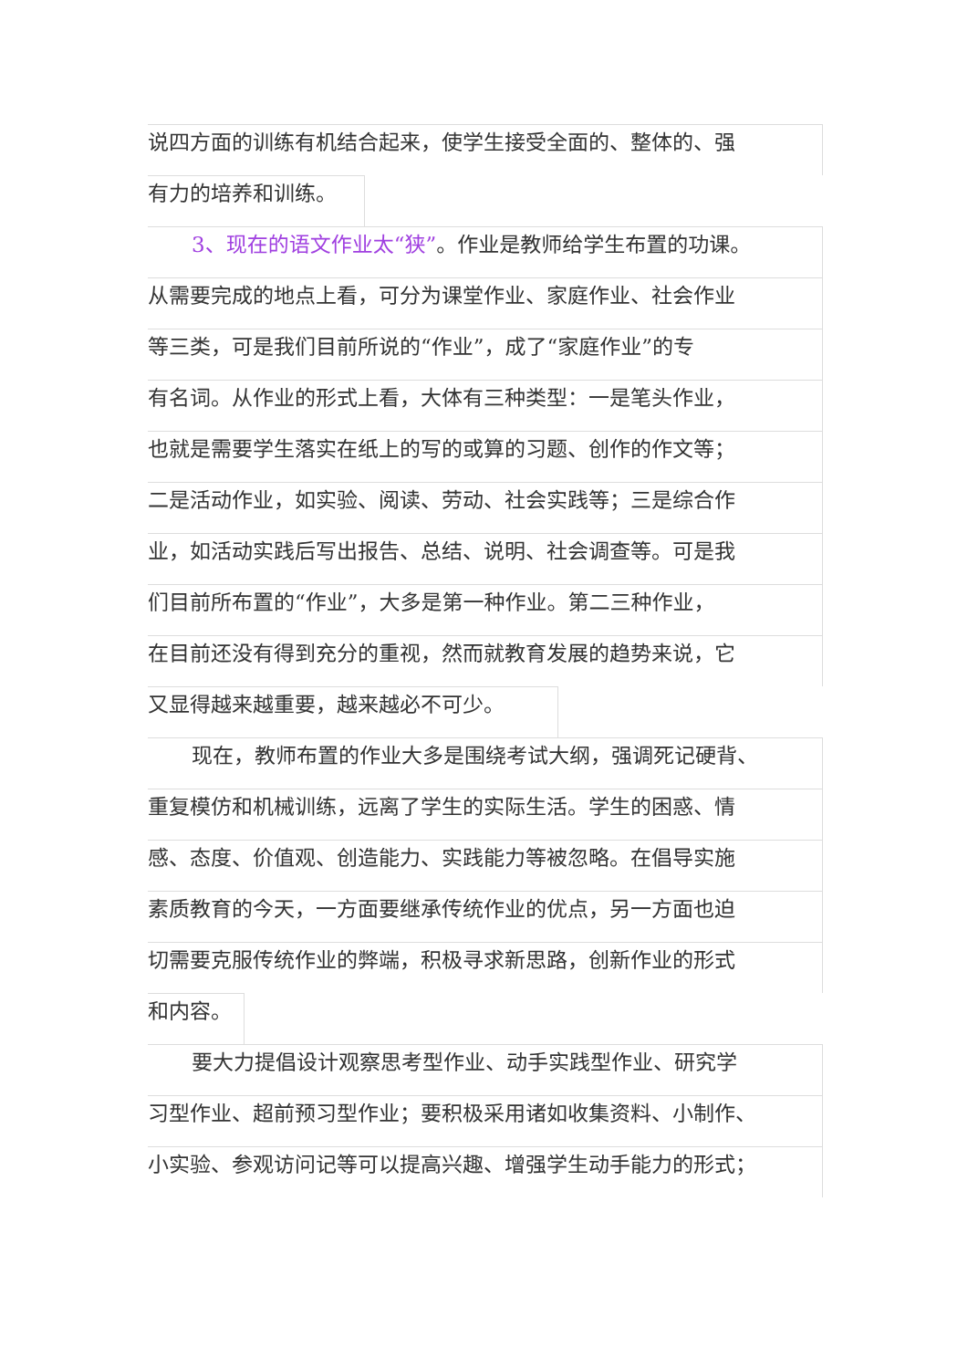说四方面的训练有机结合起来，使学生接受全面的、整体的、强
有力的培养和训练。
3、现在的语文作业太“狭”。作业是教师给学生布置的功课。
从需要完成的地点上看，可分为课堂作业、家庭作业、社会作业
等三类，可是我们目前所说的“作业”，成了“家庭作业”的专
有名词。从作业的形式上看，大体有三种类型：一是笔头作业，
也就是需要学生落实在纸上的写的或算的习题、创作的作文等；
二是活动作业，如实验、阅读、劳动、社会实践等；三是综合作
业，如活动实践后写出报告、总结、说明、社会调查等。可是我
们目前所布置的“作业”，大多是第一种作业。第二三种作业，
在目前还没有得到充分的重视，然而就教育发展的趋势来说，它
又显得越来越重要，越来越必不可少。
现在，教师布置的作业大多是围绕考试大纲，强调死记硬背、
重复模仿和机械训练，远离了学生的实际生活。学生的困惑、情
感、态度、价值观、创造能力、实践能力等被忽略。在倡导实施
素质教育的今天，一方面要继承传统作业的优点，另一方面也迫
切需要克服传统作业的弊端，积极寻求新思路，创新作业的形式
和内容。
要大力提倡设计观察思考型作业、动手实践型作业、研究学
习型作业、超前预习型作业；要积极采用诸如收集资料、小制作、
小实验、参观访问记等可以提高兴趣、增强学生动手能力的形式；